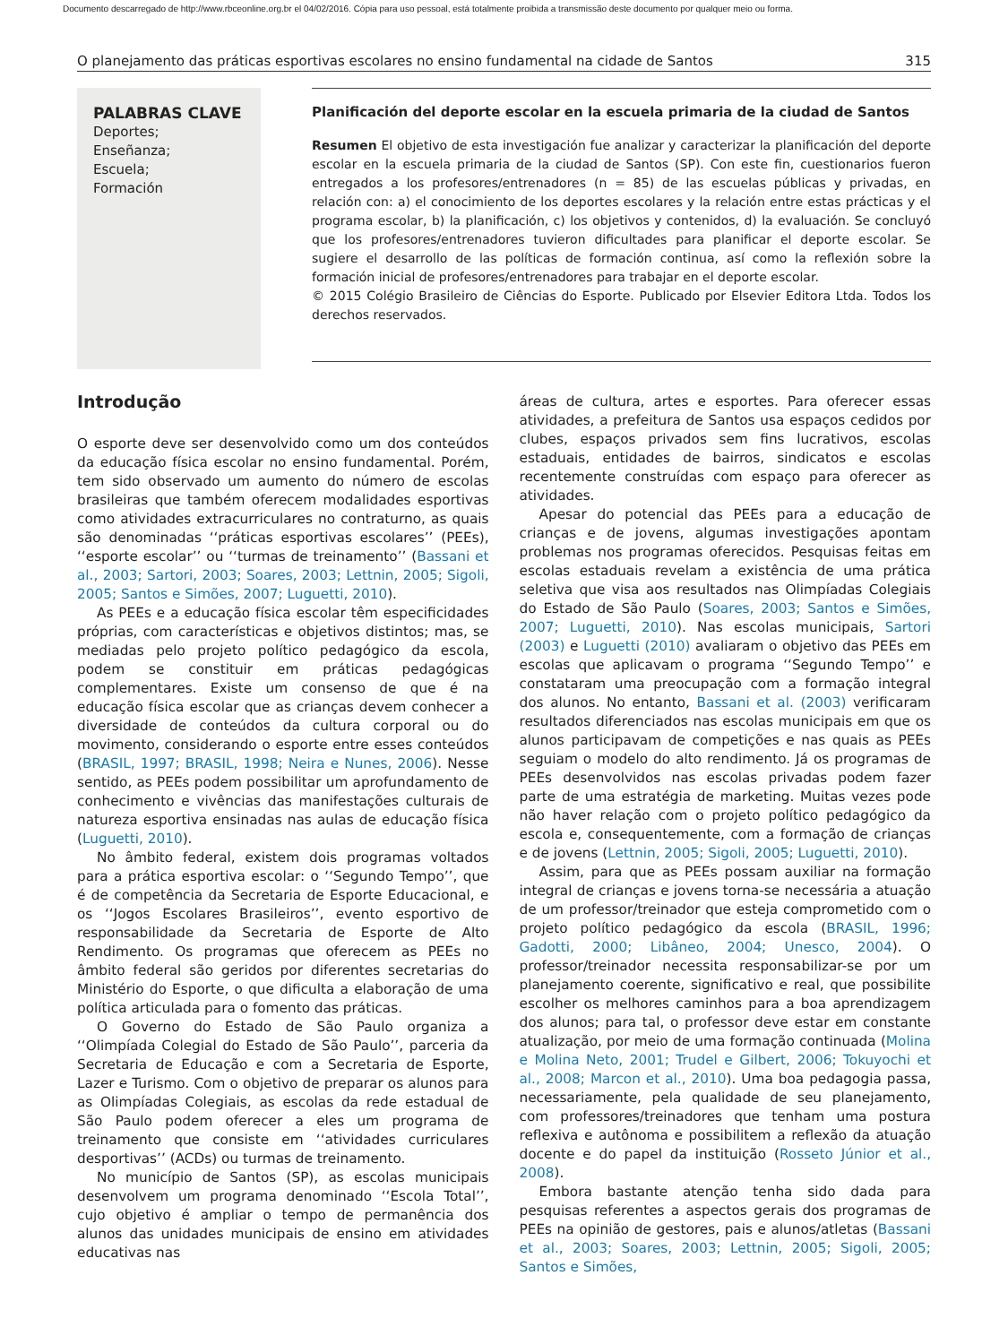Documento descarregado de http://www.rbceonline.org.br el 04/02/2016. Cópia para uso pessoal, está totalmente proibida a transmissão deste documento por qualquer meio ou forma.
O planejamento das práticas esportivas escolares no ensino fundamental na cidade de Santos 315
PALABRAS CLAVE
Deportes;
Enseñanza;
Escuela;
Formación
Planificación del deporte escolar en la escuela primaria de la ciudad de Santos
Resumen El objetivo de esta investigación fue analizar y caracterizar la planificación del deporte escolar en la escuela primaria de la ciudad de Santos (SP). Con este fin, cuestionarios fueron entregados a los profesores/entrenadores (n = 85) de las escuelas públicas y privadas, en relación con: a) el conocimiento de los deportes escolares y la relación entre estas prácticas y el programa escolar, b) la planificación, c) los objetivos y contenidos, d) la evaluación. Se concluyó que los profesores/entrenadores tuvieron dificultades para planificar el deporte escolar. Se sugiere el desarrollo de las políticas de formación continua, así como la reflexión sobre la formación inicial de profesores/entrenadores para trabajar en el deporte escolar.
© 2015 Colégio Brasileiro de Ciências do Esporte. Publicado por Elsevier Editora Ltda. Todos los derechos reservados.
Introdução
O esporte deve ser desenvolvido como um dos conteúdos da educação física escolar no ensino fundamental. Porém, tem sido observado um aumento do número de escolas brasileiras que também oferecem modalidades esportivas como atividades extracurriculares no contraturno, as quais são denominadas ‘‘práticas esportivas escolares’’ (PEEs), ‘‘esporte escolar’’ ou ‘‘turmas de treinamento’’ (Bassani et al., 2003; Sartori, 2003; Soares, 2003; Lettnin, 2005; Sigoli, 2005; Santos e Simões, 2007; Luguetti, 2010).
As PEEs e a educação física escolar têm especificidades próprias, com características e objetivos distintos; mas, se mediadas pelo projeto político pedagógico da escola, podem se constituir em práticas pedagógicas complementares. Existe um consenso de que é na educação física escolar que as crianças devem conhecer a diversidade de conteúdos da cultura corporal ou do movimento, considerando o esporte entre esses conteúdos (BRASIL, 1997; BRASIL, 1998; Neira e Nunes, 2006). Nesse sentido, as PEEs podem possibilitar um aprofundamento de conhecimento e vivências das manifestações culturais de natureza esportiva ensinadas nas aulas de educação física (Luguetti, 2010).
No âmbito federal, existem dois programas voltados para a prática esportiva escolar: o ‘‘Segundo Tempo’’, que é de competência da Secretaria de Esporte Educacional, e os ‘‘Jogos Escolares Brasileiros’’, evento esportivo de responsabilidade da Secretaria de Esporte de Alto Rendimento. Os programas que oferecem as PEEs no âmbito federal são geridos por diferentes secretarias do Ministério do Esporte, o que dificulta a elaboração de uma política articulada para o fomento das práticas.
O Governo do Estado de São Paulo organiza a ‘‘Olimpíada Colegial do Estado de São Paulo’’, parceria da Secretaria de Educação e com a Secretaria de Esporte, Lazer e Turismo. Com o objetivo de preparar os alunos para as Olimpíadas Colegiais, as escolas da rede estadual de São Paulo podem oferecer a eles um programa de treinamento que consiste em ‘‘atividades curriculares desportivas’’ (ACDs) ou turmas de treinamento.
No município de Santos (SP), as escolas municipais desenvolvem um programa denominado ‘‘Escola Total’’, cujo objetivo é ampliar o tempo de permanência dos alunos das unidades municipais de ensino em atividades educativas nas
áreas de cultura, artes e esportes. Para oferecer essas atividades, a prefeitura de Santos usa espaços cedidos por clubes, espaços privados sem fins lucrativos, escolas estaduais, entidades de bairros, sindicatos e escolas recentemente construídas com espaço para oferecer as atividades.
Apesar do potencial das PEEs para a educação de crianças e de jovens, algumas investigações apontam problemas nos programas oferecidos. Pesquisas feitas em escolas estaduais revelam a existência de uma prática seletiva que visa aos resultados nas Olimpíadas Colegiais do Estado de São Paulo (Soares, 2003; Santos e Simões, 2007; Luguetti, 2010). Nas escolas municipais, Sartori (2003) e Luguetti (2010) avaliaram o objetivo das PEEs em escolas que aplicavam o programa ‘‘Segundo Tempo’’ e constataram uma preocupação com a formação integral dos alunos. No entanto, Bassani et al. (2003) verificaram resultados diferenciados nas escolas municipais em que os alunos participavam de competições e nas quais as PEEs seguiam o modelo do alto rendimento. Já os programas de PEEs desenvolvidos nas escolas privadas podem fazer parte de uma estratégia de marketing. Muitas vezes pode não haver relação com o projeto político pedagógico da escola e, consequentemente, com a formação de crianças e de jovens (Lettnin, 2005; Sigoli, 2005; Luguetti, 2010).
Assim, para que as PEEs possam auxiliar na formação integral de crianças e jovens torna-se necessária a atuação de um professor/treinador que esteja comprometido com o projeto político pedagógico da escola (BRASIL, 1996; Gadotti, 2000; Libâneo, 2004; Unesco, 2004). O professor/treinador necessita responsabilizar-se por um planejamento coerente, significativo e real, que possibilite escolher os melhores caminhos para a boa aprendizagem dos alunos; para tal, o professor deve estar em constante atualização, por meio de uma formação continuada (Molina e Molina Neto, 2001; Trudel e Gilbert, 2006; Tokuyochi et al., 2008; Marcon et al., 2010). Uma boa pedagogia passa, necessariamente, pela qualidade de seu planejamento, com professores/treinadores que tenham uma postura reflexiva e autônoma e possibilitem a reflexão da atuação docente e do papel da instituição (Rosseto Júnior et al., 2008).
Embora bastante atenção tenha sido dada para pesquisas referentes a aspectos gerais dos programas de PEEs na opinião de gestores, pais e alunos/atletas (Bassani et al., 2003; Soares, 2003; Lettnin, 2005; Sigoli, 2005; Santos e Simões,